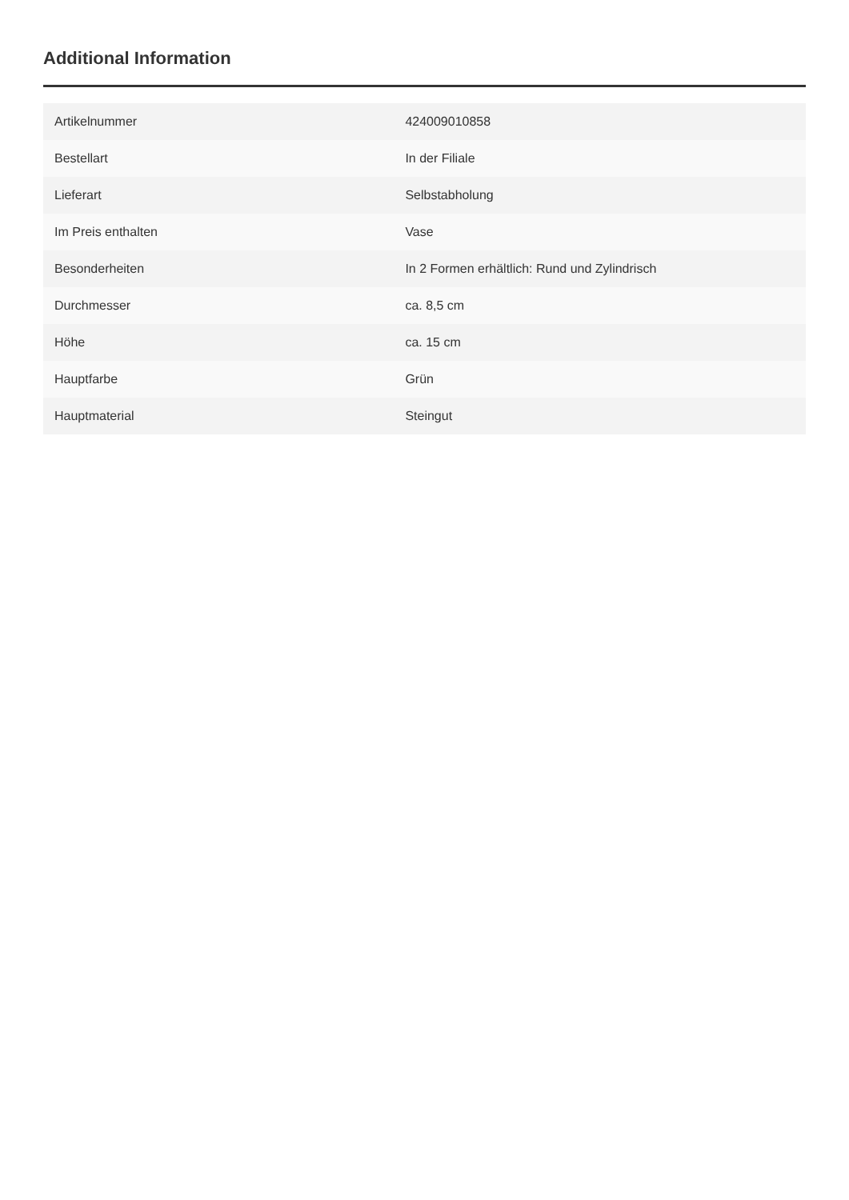Additional Information
| Artikelnummer | 424009010858 |
| Bestellart | In der Filiale |
| Lieferart | Selbstabholung |
| Im Preis enthalten | Vase |
| Besonderheiten | In 2 Formen erhältlich: Rund und Zylindrisch |
| Durchmesser | ca. 8,5 cm |
| Höhe | ca. 15 cm |
| Hauptfarbe | Grün |
| Hauptmaterial | Steingut |